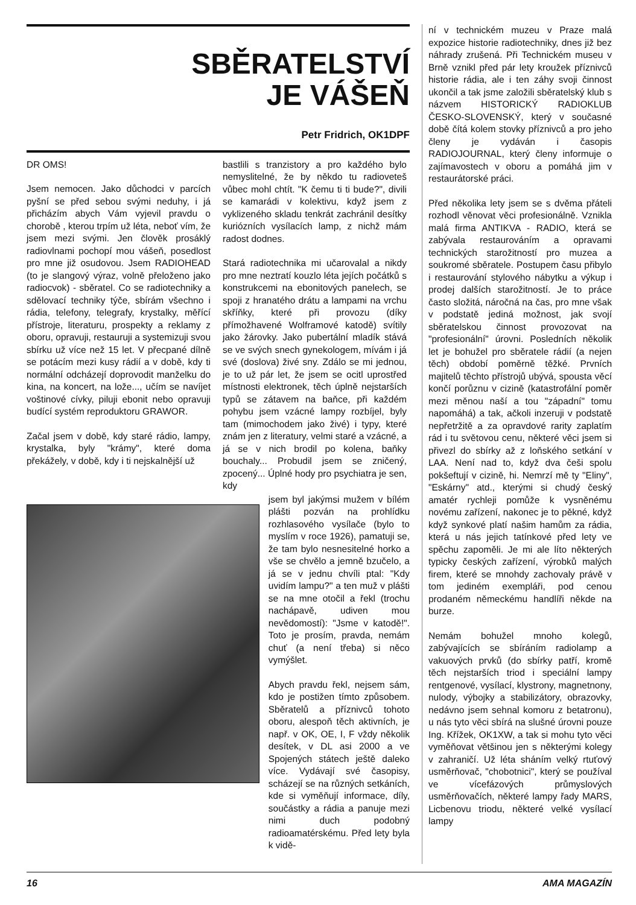SBĚRATELSTVÍ
JE VÁŠEŇ
Petr Fridrich, OK1DPF
DR OMS!
Jsem nemocen. Jako důchodci v parcích pyšní se před sebou svými neduhy, i já přicházím abych Vám vyjevil pravdu o chorobě , kterou trpím už léta, neboť vím, že jsem mezi svými. Jen člověk prosáklý radiovlnami pochopí mou vášeň, posedlost pro mne již osudovou. Jsem RADIOHEAD (to je slangový výraz, volně přeloženo jako radiocvok) - sběratel. Co se radiotechniky a sdělovací techniky týče, sbírám všechno i rádia, telefony, telegrafy, krystalky, měřící přístroje, literaturu, prospekty a reklamy z oboru, opravuji, restauruji a systemizuji svou sbírku už více než 15 let. V přecpané dílně se potácím mezi kusy rádií a v době, kdy ti normální odcházejí doprovodit manželku do kina, na koncert, na lože..., učím se navíjet voštinové cívky, piluji ebonit nebo opravuji budící systém reproduktoru GRAWOR.
Začal jsem v době, kdy staré rádio, lampy, krystalka, byly "krámy", které doma překážely, v době, kdy i ti nejskalnější už
bastlili s tranzistory a pro každého bylo nemyslitelné, že by někdo tu radioveteš vůbec mohl chtít. "K čemu ti ti bude?", divili se kamarádi v kolektivu, když jsem z vyklizeného skladu tenkrát zachránil desítky kuriózních vysílacích lamp, z nichž mám radost dodnes.
Stará radiotechnika mi učarovalal a nikdy pro mne neztratí kouzlo léta jejích počátků s konstrukcemi na ebonitových panelech, se spoji z hranatého drátu a lampami na vrchu skříňky, které při provozu (díky přímožhavené Wolframové katodě) svítily jako žárovky. Jako pubertální mladík stává se ve svých snech gynekologem, mívám i já své (doslova) živé sny. Zdálo se mi jednou, je to už pár let, že jsem se ocitl uprostřed místnosti elektronek, těch úplně nejstarších typů se zátavem na baňce, při každém pohybu jsem vzácné lampy rozbíjel, byly tam (mimochodem jako živé) i typy, které znám jen z literatury, velmi staré a vzácné, a já se v nich brodil po kolena, baňky bouchaly... Probudil jsem se zničený, zpocený... Úplné hody pro psychiatra je sen, kdy
jsem byl jakýmsi mužem v bílém plášti pozván na prohlídku rozhlasového vysílače (bylo to myslím v roce 1926), pamatuji se, že tam bylo nesnesitelné horko a vše se chvělo a jemně bzučelo, a já se v jednu chvíli ptal: "Kdy uvidím lampu?" a ten muž v plášti se na mne otočil a řekl (trochu nachápavě, udiven mou nevědomostí): "Jsme v katodě!". Toto je prosím, pravda, nemám chuť (a není třeba) si něco vymýšlet.
Abych pravdu řekl, nejsem sám, kdo je postižen tímto způsobem. Sběratelů a příznivců tohoto oboru, alespoň těch aktivních, je např. v OK, OE, I, F vždy několik desítek, v DL asi 2000 a ve Spojených státech ještě daleko více. Vydávají své časopisy, scházejí se na různých setkáních, kde si vyměňují informace, díly, součástky a rádia a panuje mezi nimi duch podobný radioamatérskému. Před lety byla k vidě-
ní v technickém muzeu v Praze malá expozice historie radiotechniky, dnes již bez náhrady zrušená. Při Technickém museu v Brně vznikl před pár lety kroužek příznivců historie rádia, ale i ten záhy svoji činnost ukončil a tak jsme založili sběratelský klub s názvem HISTORICKÝ RADIOKLUB ČESKO-SLOVENSKÝ, který v současné době čítá kolem stovky příznivců a pro jeho členy je vydáván i časopis RADIOJOURNAL, který členy informuje o zajímavostech v oboru a pomáhá jim v restaurátorské práci.
Před několika lety jsem se s dvěma přáteli rozhodl věnovat věci profesionálně. Vznikla malá firma ANTIKVA - RADIO, která se zabývala restaurováním a opravami technických starožitností pro muzea a soukromé sběratele. Postupem času přibylo i restaurování stylového nábytku a výkup i prodej dalších starožitností. Je to práce často složitá, náročná na čas, pro mne však v podstatě jediná možnost, jak svojí sběratelskou činnost provozovat na "profesionální" úrovni. Posledních několik let je bohužel pro sběratele rádií (a nejen těch) období poměrně těžké. Prvních majitelů těchto přístrojů ubývá, spousta věcí končí porůznu v cizině (katastrofální poměr mezi měnou naší a tou "západní" tomu napomáhá) a tak, ačkoli inzeruji v podstatě nepřetržitě a za opravdové rarity zaplatím rád i tu světovou cenu, některé věci jsem si přivezl do sbírky až z loňského setkání v LAA. Není nad to, když dva češi spolu pokšeftují v cizině, hi. Nemrzí mě ty "Eliny", "Eskárny" atd., kterými si chudý český amatér rychleji pomůže k vysněnému novému zařízení, nakonec je to pěkné, když když synkové platí našim hamům za rádia, která u nás jejich tatínkové před lety ve spěchu zapoměli. Je mi ale líto některých typicky českých zařízení, výrobků malých firem, které se mnohdy zachovaly právě v tom jediném exempláři, pod cenou prodaném německému handlíři někde na burze.
Nemám bohužel mnoho kolegů, zabývajících se sbíráním radiolamp a vakuových prvků (do sbírky patří, kromě těch nejstarších triod i speciální lampy rentgenové, vysílací, klystrony, magnetnony, nulody, výbojky a stabilizátory, obrazovky, nedávno jsem sehnal komoru z betatronu), u nás tyto věci sbírá na slušné úrovni pouze Ing. Křížek, OK1XW, a tak si mohu tyto věci vyměňovat většinou jen s některými kolegy v zahraničí. Už léta sháním velký rtuťový usměrňovač, "chobotnici", který se používal ve vícefázových průmyslových usměrňovačích, některé lampy řady MARS, Licbenovu triodu, některé velké vysílací lampy
16 AMA MAGAZÍN